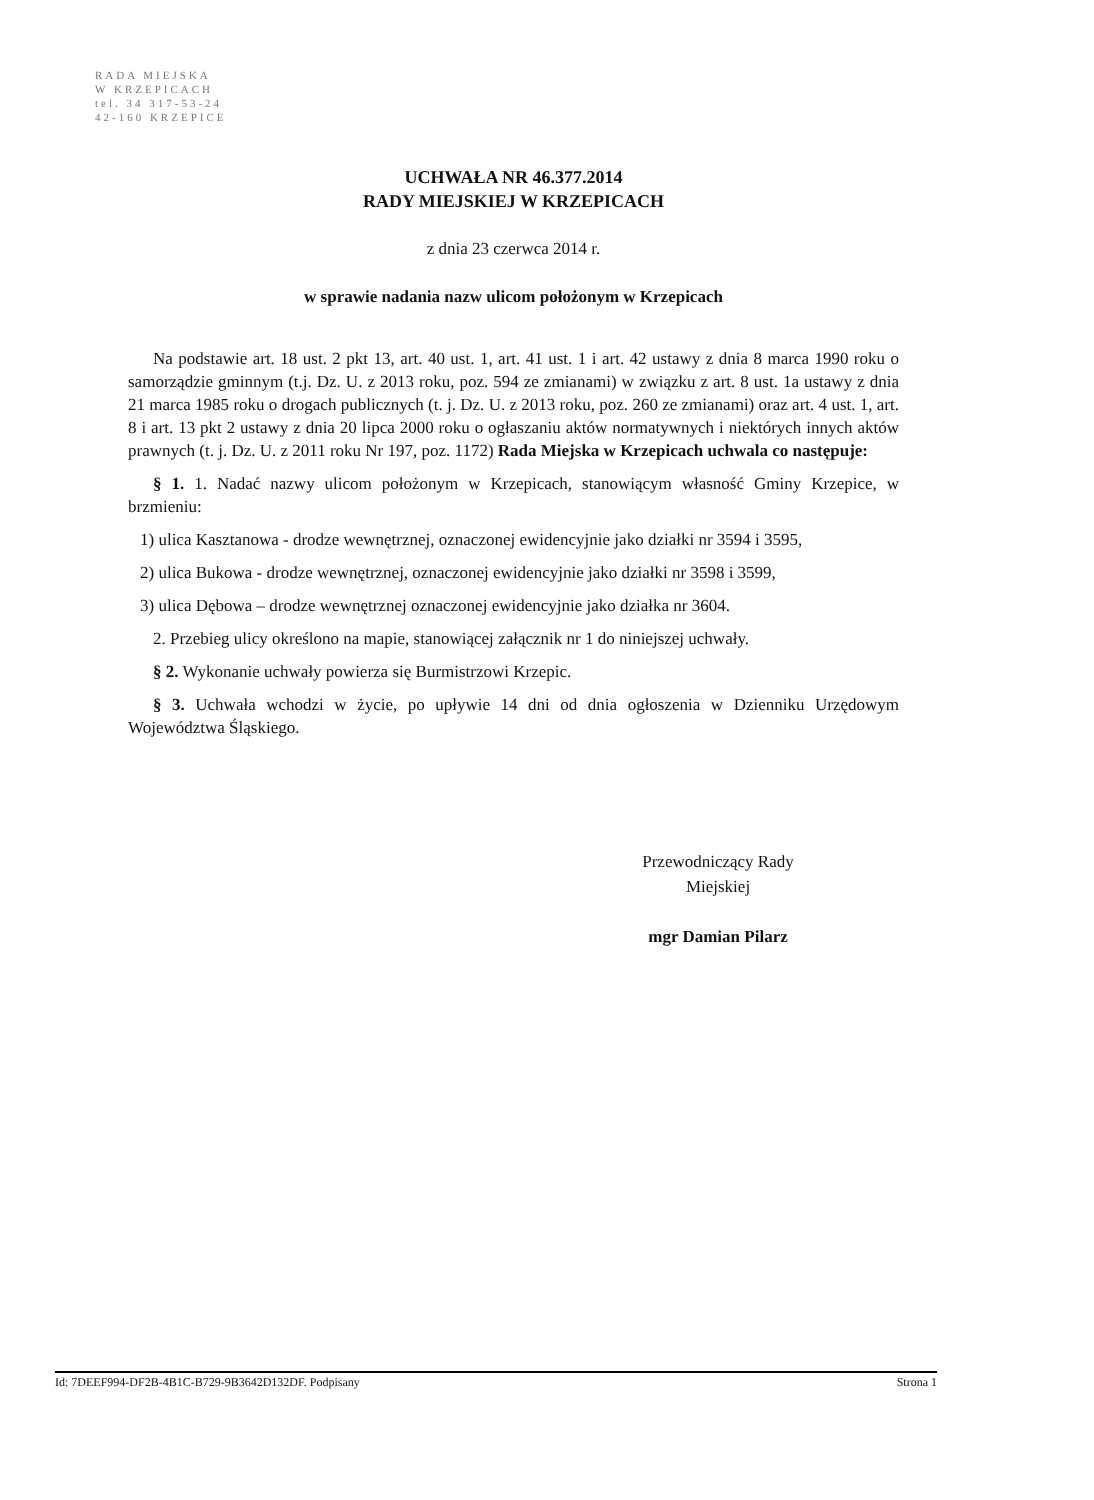RADA MIEJSKA
W KRZEPICACH
tel. 34 317-53-24
42-160 KRZEPICE
UCHWAŁA NR 46.377.2014
RADY MIEJSKIEJ W KRZEPICACH
z dnia 23 czerwca 2014 r.
w sprawie nadania nazw ulicom położonym w Krzepicach
Na podstawie art. 18 ust. 2 pkt 13, art. 40 ust. 1, art. 41 ust. 1 i art. 42 ustawy z dnia 8 marca 1990 roku o samorządzie gminnym (t.j. Dz. U. z 2013 roku, poz. 594 ze zmianami) w związku z art. 8 ust. 1a ustawy z dnia 21 marca 1985 roku o drogach publicznych (t. j. Dz. U. z 2013 roku, poz. 260 ze zmianami) oraz art. 4 ust. 1, art. 8 i art. 13 pkt 2 ustawy z dnia 20 lipca 2000 roku o ogłaszaniu aktów normatywnych i niektórych innych aktów prawnych (t. j. Dz. U. z 2011 roku Nr 197, poz. 1172) Rada Miejska w Krzepicach uchwala co następuje:
§ 1. 1. Nadać nazwy ulicom położonym w Krzepicach, stanowiącym własność Gminy Krzepice, w brzmieniu:
1) ulica Kasztanowa - drodze wewnętrznej, oznaczonej ewidencyjnie jako działki nr 3594 i 3595,
2) ulica Bukowa - drodze wewnętrznej, oznaczonej ewidencyjnie jako działki nr 3598 i 3599,
3) ulica Dębowa – drodze wewnętrznej oznaczonej ewidencyjnie jako działka nr 3604.
2. Przebieg ulicy określono na mapie, stanowiącej załącznik nr 1 do niniejszej uchwały.
§ 2. Wykonanie uchwały powierza się Burmistrzowi Krzepic.
§ 3. Uchwała wchodzi w życie, po upływie 14 dni od dnia ogłoszenia w Dzienniku Urzędowym Województwa Śląskiego.
Przewodniczący Rady
Miejskiej
mgr Damian Pilarz
Id: 7DEEF994-DF2B-4B1C-B729-9B3642D132DF. Podpisany Strona 1